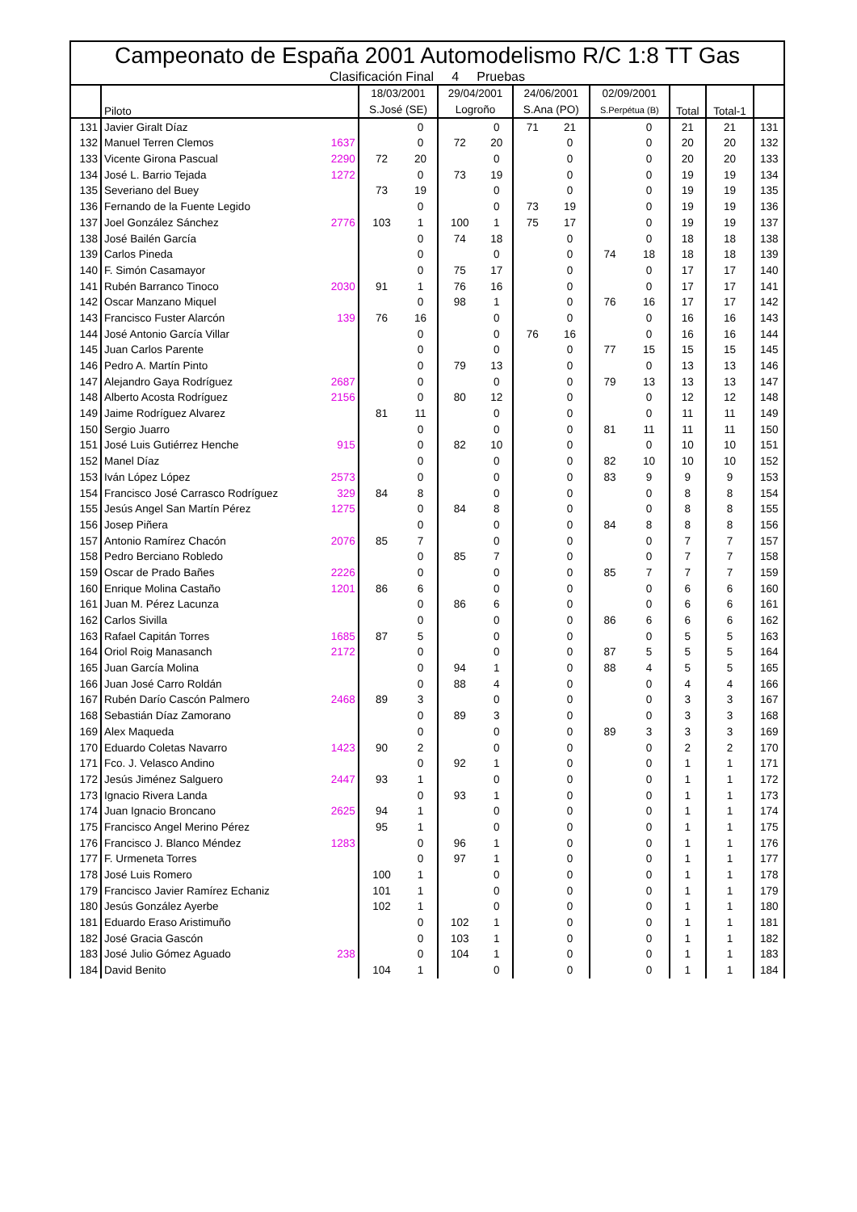Campeonato de España 2001 Automodelismo R/C 1:8 TT Gas
Clasificación Final 4 Pruebas
| | Piloto | | 18/03/2001 | | 29/04/2001 | | 24/06/2001 | | 02/09/2001 | | Total | Total-1 | |
| --- | --- | --- | --- | --- | --- | --- | --- | --- | --- | --- | --- | --- | --- |
| | | | S.José (SE) | | Logroño | | S.Ana (PO) | | S.Perpétua (B) | | | | |
| 131 | Javier Giralt Díaz | | | 0 | | 0 | 71 | 21 | | 0 | 21 | 21 | 131 |
| 132 | Manuel Terren Clemos | 1637 | | 0 | 72 | 20 | | 0 | | 0 | 20 | 20 | 132 |
| 133 | Vicente Girona Pascual | 2290 | 72 | 20 | | 0 | | 0 | | 0 | 20 | 20 | 133 |
| 134 | José L. Barrio Tejada | 1272 | | 0 | 73 | 19 | | 0 | | 0 | 19 | 19 | 134 |
| 135 | Severiano del Buey | | 73 | 19 | | 0 | | 0 | | 0 | 19 | 19 | 135 |
| 136 | Fernando de la Fuente Legido | | | 0 | | 0 | 73 | 19 | | 0 | 19 | 19 | 136 |
| 137 | Joel González Sánchez | 2776 | 103 | 1 | 100 | 1 | 75 | 17 | | 0 | 19 | 19 | 137 |
| 138 | José Bailén García | | | 0 | 74 | 18 | | 0 | | 0 | 18 | 18 | 138 |
| 139 | Carlos Pineda | | | 0 | | 0 | | 0 | 74 | 18 | 18 | 18 | 139 |
| 140 | F. Simón Casamayor | | | 0 | 75 | 17 | | 0 | | 0 | 17 | 17 | 140 |
| 141 | Rubén Barranco Tinoco | 2030 | 91 | 1 | 76 | 16 | | 0 | | 0 | 17 | 17 | 141 |
| 142 | Oscar Manzano Miquel | | | 0 | 98 | 1 | | 0 | 76 | 16 | 17 | 17 | 142 |
| 143 | Francisco Fuster Alarcón | 139 | 76 | 16 | | 0 | | 0 | | 0 | 16 | 16 | 143 |
| 144 | José Antonio García Villar | | | 0 | | 0 | 76 | 16 | | 0 | 16 | 16 | 144 |
| 145 | Juan Carlos Parente | | | 0 | | 0 | | 0 | 77 | 15 | 15 | 15 | 145 |
| 146 | Pedro A. Martín Pinto | | | 0 | 79 | 13 | | 0 | | 0 | 13 | 13 | 146 |
| 147 | Alejandro Gaya Rodríguez | 2687 | | 0 | | 0 | | 0 | 79 | 13 | 13 | 13 | 147 |
| 148 | Alberto Acosta Rodríguez | 2156 | | 0 | 80 | 12 | | 0 | | 0 | 12 | 12 | 148 |
| 149 | Jaime Rodríguez Alvarez | | 81 | 11 | | 0 | | 0 | | 0 | 11 | 11 | 149 |
| 150 | Sergio Juarro | | | 0 | | 0 | | 0 | 81 | 11 | 11 | 11 | 150 |
| 151 | José Luis Gutiérrez Henche | 915 | | 0 | 82 | 10 | | 0 | | 0 | 10 | 10 | 151 |
| 152 | Manel Díaz | | | 0 | | 0 | | 0 | 82 | 10 | 10 | 10 | 152 |
| 153 | Iván López López | 2573 | | 0 | | 0 | | 0 | 83 | 9 | 9 | 9 | 153 |
| 154 | Francisco José Carrasco Rodríguez | 329 | 84 | 8 | | 0 | | 0 | | 0 | 8 | 8 | 154 |
| 155 | Jesús Angel San Martín Pérez | 1275 | | 0 | 84 | 8 | | 0 | | 0 | 8 | 8 | 155 |
| 156 | Josep Piñera | | | 0 | | 0 | | 0 | 84 | 8 | 8 | 8 | 156 |
| 157 | Antonio Ramírez Chacón | 2076 | 85 | 7 | | 0 | | 0 | | 0 | 7 | 7 | 157 |
| 158 | Pedro Berciano Robledo | | | 0 | 85 | 7 | | 0 | | 0 | 7 | 7 | 158 |
| 159 | Oscar de Prado Bañes | 2226 | | 0 | | 0 | | 0 | 85 | 7 | 7 | 7 | 159 |
| 160 | Enrique Molina Castaño | 1201 | 86 | 6 | | 0 | | 0 | | 0 | 6 | 6 | 160 |
| 161 | Juan M. Pérez Lacunza | | | 0 | 86 | 6 | | 0 | | 0 | 6 | 6 | 161 |
| 162 | Carlos Sivilla | | | 0 | | 0 | | 0 | 86 | 6 | 6 | 6 | 162 |
| 163 | Rafael Capitán Torres | 1685 | 87 | 5 | | 0 | | 0 | | 0 | 5 | 5 | 163 |
| 164 | Oriol Roig Manasanch | 2172 | | 0 | | 0 | | 0 | 87 | 5 | 5 | 5 | 164 |
| 165 | Juan García Molina | | | 0 | 94 | 1 | | 0 | 88 | 4 | 5 | 5 | 165 |
| 166 | Juan José Carro Roldán | | | 0 | 88 | 4 | | 0 | | 0 | 4 | 4 | 166 |
| 167 | Rubén Darío Cascón Palmero | 2468 | 89 | 3 | | 0 | | 0 | | 0 | 3 | 3 | 167 |
| 168 | Sebastián Díaz Zamorano | | | 0 | 89 | 3 | | 0 | | 0 | 3 | 3 | 168 |
| 169 | Alex Maqueda | | | 0 | | 0 | | 0 | 89 | 3 | 3 | 3 | 169 |
| 170 | Eduardo Coletas Navarro | 1423 | 90 | 2 | | 0 | | 0 | | 0 | 2 | 2 | 170 |
| 171 | Fco. J. Velasco Andino | | | 0 | 92 | 1 | | 0 | | 0 | 1 | 1 | 171 |
| 172 | Jesús Jiménez Salguero | 2447 | 93 | 1 | | 0 | | 0 | | 0 | 1 | 1 | 172 |
| 173 | Ignacio Rivera Landa | | | 0 | 93 | 1 | | 0 | | 0 | 1 | 1 | 173 |
| 174 | Juan Ignacio Broncano | 2625 | 94 | 1 | | 0 | | 0 | | 0 | 1 | 1 | 174 |
| 175 | Francisco Angel Merino Pérez | | 95 | 1 | | 0 | | 0 | | 0 | 1 | 1 | 175 |
| 176 | Francisco J. Blanco Méndez | 1283 | | 0 | 96 | 1 | | 0 | | 0 | 1 | 1 | 176 |
| 177 | F. Urmeneta Torres | | | 0 | 97 | 1 | | 0 | | 0 | 1 | 1 | 177 |
| 178 | José Luis Romero | | 100 | 1 | | 0 | | 0 | | 0 | 1 | 1 | 178 |
| 179 | Francisco Javier Ramírez Echaniz | | 101 | 1 | | 0 | | 0 | | 0 | 1 | 1 | 179 |
| 180 | Jesús González Ayerbe | | 102 | 1 | | 0 | | 0 | | 0 | 1 | 1 | 180 |
| 181 | Eduardo Eraso Aristimuño | | | 0 | 102 | 1 | | 0 | | 0 | 1 | 1 | 181 |
| 182 | José Gracia Gascón | | | 0 | 103 | 1 | | 0 | | 0 | 1 | 1 | 182 |
| 183 | José Julio Gómez Aguado | 238 | | 0 | 104 | 1 | | 0 | | 0 | 1 | 1 | 183 |
| 184 | David Benito | | 104 | 1 | | 0 | | 0 | | 0 | 1 | 1 | 184 |